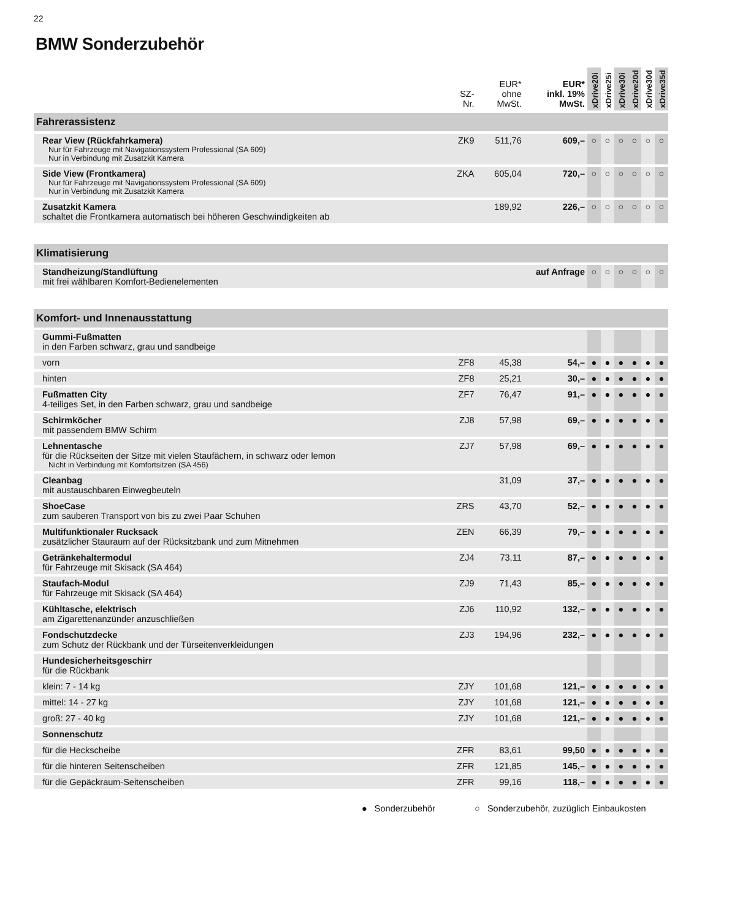22
BMW Sonderzubehör
| | SZ- Nr. | EUR* ohne MwSt. | EUR* inkl. 19% MwSt. | xDrive20i | xDrive25i | xDrive30i | xDrive20d | xDrive30d | xDrive35d |
| --- | --- | --- | --- | --- | --- | --- | --- | --- | --- |
| Fahrerassistenz | | | | | | | | | |
| Rear View (Rückfahrkamera) Nur für Fahrzeuge mit Navigationssystem Professional (SA 609) Nur in Verbindung mit Zusatzkit Kamera | ZK9 | 511,76 | 609,– | ○ | ○ | ○ | ○ | ○ | ○ |
| Side View (Frontkamera) Nur für Fahrzeuge mit Navigationssystem Professional (SA 609) Nur in Verbindung mit Zusatzkit Kamera | ZKA | 605,04 | 720,– | ○ | ○ | ○ | ○ | ○ | ○ |
| Zusatzkit Kamera schaltet die Frontkamera automatisch bei höheren Geschwindigkeiten ab | | 189,92 | 226,– | ○ | ○ | ○ | ○ | ○ | ○ |
| Klimatisierung | | | | | | | | | |
| Standheizung/Standlüftung mit frei wählbaren Komfort-Bedienelementen | auf Anfrage | | | ○ | ○ | ○ | ○ | ○ | ○ |
| Komfort- und Innenausstattung | | | | | | | | | |
| Gummi-Fußmatten in den Farben schwarz, grau und sandbeige | | | | | | | | | |
| vorn | ZF8 | 45,38 | 54,– | ● | ● | ● | ● | ● | ● |
| hinten | ZF8 | 25,21 | 30,– | ● | ● | ● | ● | ● | ● |
| Fußmatten City 4-teiliges Set, in den Farben schwarz, grau und sandbeige | ZF7 | 76,47 | 91,– | ● | ● | ● | ● | ● | ● |
| Schirmköcher mit passendem BMW Schirm | ZJ8 | 57,98 | 69,– | ● | ● | ● | ● | ● | ● |
| Lehnentasche für die Rückseiten der Sitze mit vielen Staufächern, in schwarz oder lemon Nicht in Verbindung mit Komfortsitzen (SA 456) | ZJ7 | 57,98 | 69,– | ● | ● | ● | ● | ● | ● |
| Cleanbag mit austauschbaren Einwegbeuteln | | 31,09 | 37,– | ● | ● | ● | ● | ● | ● |
| ShoeCase zum sauberen Transport von bis zu zwei Paar Schuhen | ZRS | 43,70 | 52,– | ● | ● | ● | ● | ● | ● |
| Multifunktionaler Rucksack zusätzlicher Stauraum auf der Rücksitzbank und zum Mitnehmen | ZEN | 66,39 | 79,– | ● | ● | ● | ● | ● | ● |
| Getränkehaltermodul für Fahrzeuge mit Skisack (SA 464) | ZJ4 | 73,11 | 87,– | ● | ● | ● | ● | ● | ● |
| Staufach-Modul für Fahrzeuge mit Skisack (SA 464) | ZJ9 | 71,43 | 85,– | ● | ● | ● | ● | ● | ● |
| Kühltasche, elektrisch am Zigarettenanzünder anzuschließen | ZJ6 | 110,92 | 132,– | ● | ● | ● | ● | ● | ● |
| Fondschutzdecke zum Schutz der Rückbank und der Türseitenverkleidungen | ZJ3 | 194,96 | 232,– | ● | ● | ● | ● | ● | ● |
| Hundesicherheitsgeschirr für die Rückbank | | | | | | | | | |
| klein: 7 - 14 kg | ZJY | 101,68 | 121,– | ● | ● | ● | ● | ● | ● |
| mittel: 14 - 27 kg | ZJY | 101,68 | 121,– | ● | ● | ● | ● | ● | ● |
| groß: 27 - 40 kg | ZJY | 101,68 | 121,– | ● | ● | ● | ● | ● | ● |
| Sonnenschutz | | | | | | | | | |
| für die Heckscheibe | ZFR | 83,61 | 99,50 | ● | ● | ● | ● | ● | ● |
| für die hinteren Seitenscheiben | ZFR | 121,85 | 145,– | ● | ● | ● | ● | ● | ● |
| für die Gepäckraum-Seitenscheiben | ZFR | 99,16 | 118,– | ● | ● | ● | ● | ● | ● |
● Sonderzubehör ○ Sonderzubehör, zuzüglich Einbaukosten